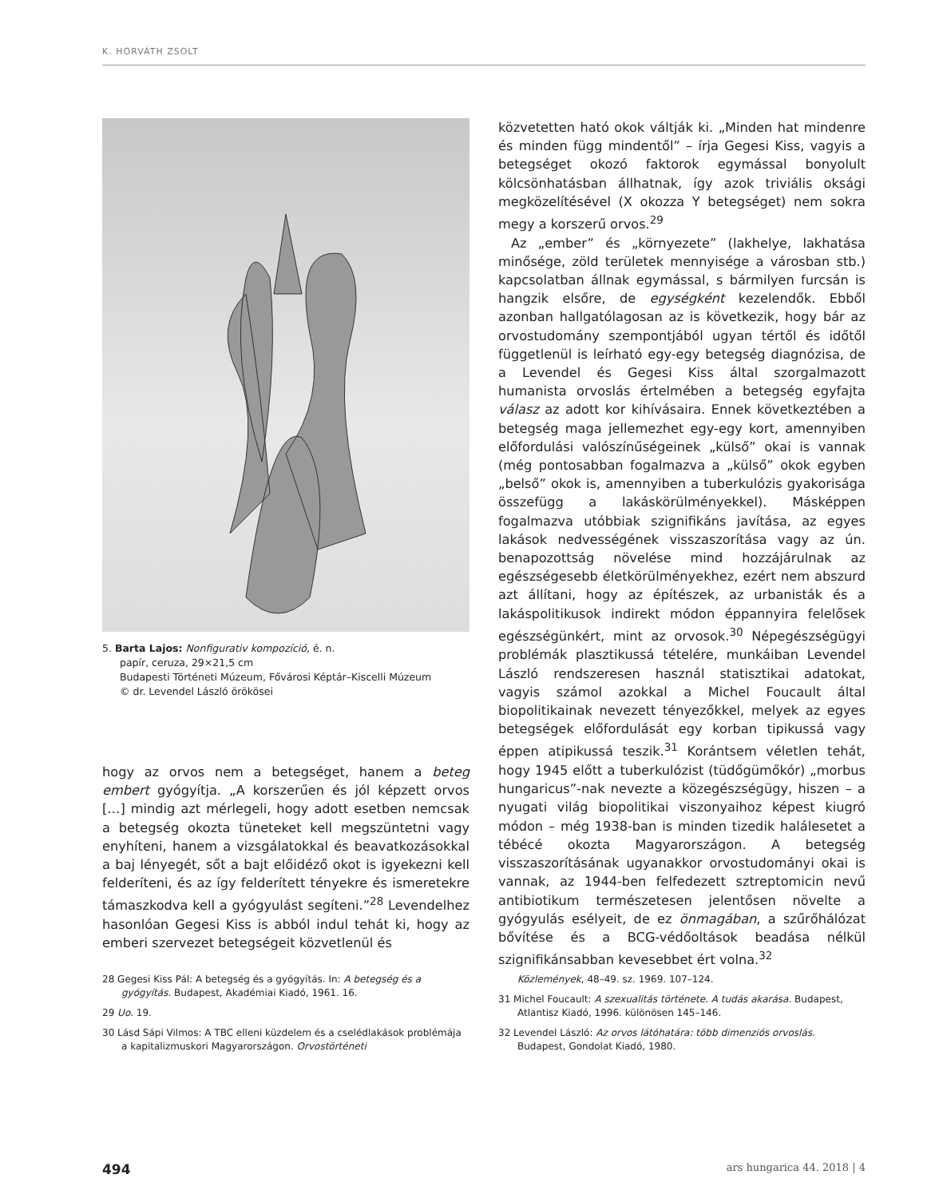K. HORVÁTH ZSOLT
5. Barta Lajos: Nonfigurativ kompozíció, é. n.
papír, ceruza, 29×21,5 cm
Budapesti Történeti Múzeum, Fővárosi Képtár–Kiscelli Múzeum
© dr. Levendel László örökösei
hogy az orvos nem a betegséget, hanem a beteg embert gyógyítja. „A korszerűen és jól képzett orvos […] mindig azt mérlegeli, hogy adott esetben nemcsak a betegség okozta tüneteket kell megszüntetni vagy enyhíteni, hanem a vizsgálatokkal és beavatkozásokkal a baj lényegét, sőt a bajt előidéző okot is igyekezni kell felderíteni, és az így felderített tényekre és ismeretekre támaszkodva kell a gyógyulást segíteni.”<sup>28</sup> Levendelhez hasonlóan Gegesi Kiss is abból indul tehát ki, hogy az emberi szervezet betegségeit közvetlenül és
közvetetten ható okok váltják ki. „Minden hat mindenre és minden függ mindentől” – írja Gegesi Kiss, vagyis a betegséget okozó faktorok egymással bonyolult kölcsönhatásban állhatnak, így azok triviális oksági megközelítésével (X okozza Y betegséget) nem sokra megy a korszerű orvos.<sup>29</sup>
Az „ember” és „környezete” (lakhelye, lakhatása minősége, zöld területek mennyisége a városban stb.) kapcsolatban állnak egymással, s bármilyen furcsán is hangzik elsőre, de egységként kezelendők. Ebből azonban hallgatólagosan az is következik, hogy bár az orvostudomány szempontjából ugyan tértől és időtől függetlenül is leírható egy-egy betegség diagnózisa, de a Levendel és Gegesi Kiss által szorgalmazott humanista orvoslás értelmében a betegség egyfajta válasz az adott kor kihívásaira. Ennek következtében a betegség maga jellemezhet egy-egy kort, amennyiben előfordulási valószínűségeinek „külső” okai is vannak (még pontosabban fogalmazva a „külső” okok egyben „belső” okok is, amennyiben a tuberkulózis gyakorisága összefügg a lakáskörülményekkel). Másképpen fogalmazva utóbbiak szignifikáns javítása, az egyes lakások nedvességének visszaszorítása vagy az ún. benapozottság növelése mind hozzájárulnak az egészségesebb életkörülményekhez, ezért nem abszurd azt állítani, hogy az építészek, az urbanisták és a lakáspolitikusok indirekt módon éppannyira felelősek egészségünkért, mint az orvosok.<sup>30</sup> Népegészségügyi problémák plasztikussá tételére, munkáiban Levendel László rendszeresen használ statisztikai adatokat, vagyis számol azokkal a Michel Foucault által biopolitikainak nevezett tényezőkkel, melyek az egyes betegségek előfordulását egy korban tipikussá vagy éppen atipikussá teszik.<sup>31</sup> Korántsem véletlen tehát, hogy 1945 előtt a tuberkulózist (tüdőgümőkór) „morbus hungaricus”-nak nevezte a közegészségügy, hiszen – a nyugati világ biopolitikai viszonyaihoz képest kiugró módon – még 1938-ban is minden tizedik halálesetet a tébécé okozta Magyarországon. A betegség visszaszorításának ugyanakkor orvostudományi okai is vannak, az 1944-ben felfedezett sztreptomicin nevű antibiotikum természetesen jelentősen növelte a gyógyulás esélyeit, de ez önmagában, a szűrőhálózat bővítése és a BCG-védőoltások beadása nélkül szignifikánsabban kevesebbet ért volna.<sup>32</sup>
28 Gegesi Kiss Pál: A betegség és a gyógyítás. In: A betegség és a gyógyítás. Budapest, Akadémiai Kiadó, 1961. 16.
29 Uo. 19.
30 Lásd Sápi Vilmos: A TBC elleni küzdelem és a cselédlakások problémája a kapitalizmuskori Magyarországon. Orvostörténeti
Közlemények, 48–49. sz. 1969. 107–124.
31 Michel Foucault: A szexualitás története. A tudás akarása. Budapest, Atlantisz Kiadó, 1996. különösen 145–146.
32 Levendel László: Az orvos látóhatára: több dimenziós orvoslás. Budapest, Gondolat Kiadó, 1980.
494 ars hungarica 44. 2018 | 4